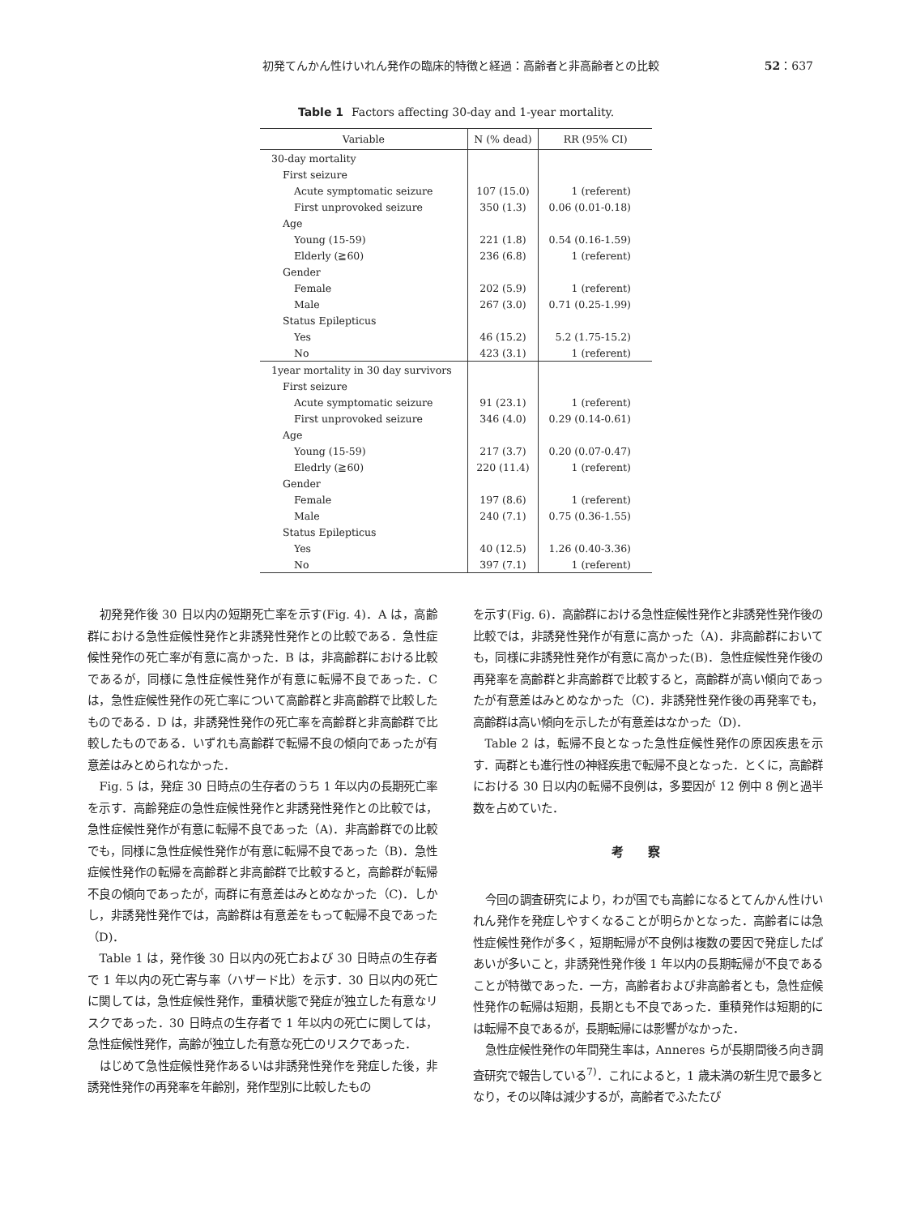初発てんかん性けいれん発作の臨床的特徴と経過：高齢者と非高齢者との比較 52：637
Table 1 Factors affecting 30-day and 1-year mortality.
| Variable | N (% dead) | RR (95% CI) |
| --- | --- | --- |
| 30-day mortality | | |
| First seizure | | |
| Acute symptomatic seizure | 107 (15.0) | 1 (referent) |
| First unprovoked seizure | 350 (1.3) | 0.06 (0.01-0.18) |
| Age | | |
| Young (15-59) | 221 (1.8) | 0.54 (0.16-1.59) |
| Elderly (≧60) | 236 (6.8) | 1 (referent) |
| Gender | | |
| Female | 202 (5.9) | 1 (referent) |
| Male | 267 (3.0) | 0.71 (0.25-1.99) |
| Status Epilepticus | | |
| Yes | 46 (15.2) | 5.2 (1.75-15.2) |
| No | 423 (3.1) | 1 (referent) |
| 1year mortality in 30 day survivors | | |
| First seizure | | |
| Acute symptomatic seizure | 91 (23.1) | 1 (referent) |
| First unprovoked seizure | 346 (4.0) | 0.29 (0.14-0.61) |
| Age | | |
| Young (15-59) | 217 (3.7) | 0.20 (0.07-0.47) |
| Eledrly (≧60) | 220 (11.4) | 1 (referent) |
| Gender | | |
| Female | 197 (8.6) | 1 (referent) |
| Male | 240 (7.1) | 0.75 (0.36-1.55) |
| Status Epilepticus | | |
| Yes | 40 (12.5) | 1.26 (0.40-3.36) |
| No | 397 (7.1) | 1 (referent) |
初発発作後 30 日以内の短期死亡率を示す(Fig. 4)．A は，高齢群における急性症候性発作と非誘発性発作との比較である．急性症候性発作の死亡率が有意に高かった．B は，非高齢群における比較であるが，同様に急性症候性発作が有意に転帰不良であった．C は，急性症候性発作の死亡率について高齢群と非高齢群で比較したものである．D は，非誘発性発作の死亡率を高齢群と非高齢群で比較したものである．いずれも高齢群で転帰不良の傾向であったが有意差はみとめられなかった．
Fig. 5 は，発症 30 日時点の生存者のうち 1 年以内の長期死亡率を示す．高齢発症の急性症候性発作と非誘発性発作との比較では，急性症候性発作が有意に転帰不良であった（A)．非高齢群での比較でも，同様に急性症候性発作が有意に転帰不良であった（B)．急性症候性発作の転帰を高齢群と非高齢群で比較すると，高齢群が転帰不良の傾向であったが，両群に有意差はみとめなかった（C)．しかし，非誘発性発作では，高齢群は有意差をもって転帰不良であった（D)．
Table 1 は，発作後 30 日以内の死亡および 30 日時点の生存者で 1 年以内の死亡寄与率（ハザード比）を示す．30 日以内の死亡に関しては，急性症候性発作，重積状態で発症が独立した有意なリスクであった．30 日時点の生存者で 1 年以内の死亡に関しては，急性症候性発作，高齢が独立した有意な死亡のリスクであった．
はじめて急性症候性発作あるいは非誘発性発作を発症した後，非誘発性発作の再発率を年齢別，発作型別に比較したもの
を示す(Fig. 6)．高齢群における急性症候性発作と非誘発性発作後の比較では，非誘発性発作が有意に高かった（A)．非高齢群においても，同様に非誘発性発作が有意に高かった(B)．急性症候性発作後の再発率を高齢群と非高齢群で比較すると，高齢群が高い傾向であったが有意差はみとめなかった（C)．非誘発性発作後の再発率でも，高齢群は高い傾向を示したが有意差はなかった（D)．
Table 2 は，転帰不良となった急性症候性発作の原因疾患を示す．両群とも進行性の神経疾患で転帰不良となった．とくに，高齢群における 30 日以内の転帰不良例は，多要因が 12 例中 8 例と過半数を占めていた．
考察
今回の調査研究により，わが国でも高齢になるとてんかん性けいれん発作を発症しやすくなることが明らかとなった．高齢者には急性症候性発作が多く，短期転帰が不良例は複数の要因で発症したばあいが多いこと，非誘発性発作後 1 年以内の長期転帰が不良であることが特徴であった．一方，高齢者および非高齢者とも，急性症候性発作の転帰は短期，長期とも不良であった．重積発作は短期的には転帰不良であるが，長期転帰には影響がなかった．
急性症候性発作の年間発生率は，Anneres らが長期間後ろ向き調査研究で報告している<sup>7)</sup>．これによると，1 歳未満の新生児で最多となり，その以降は減少するが，高齢者でふたたび